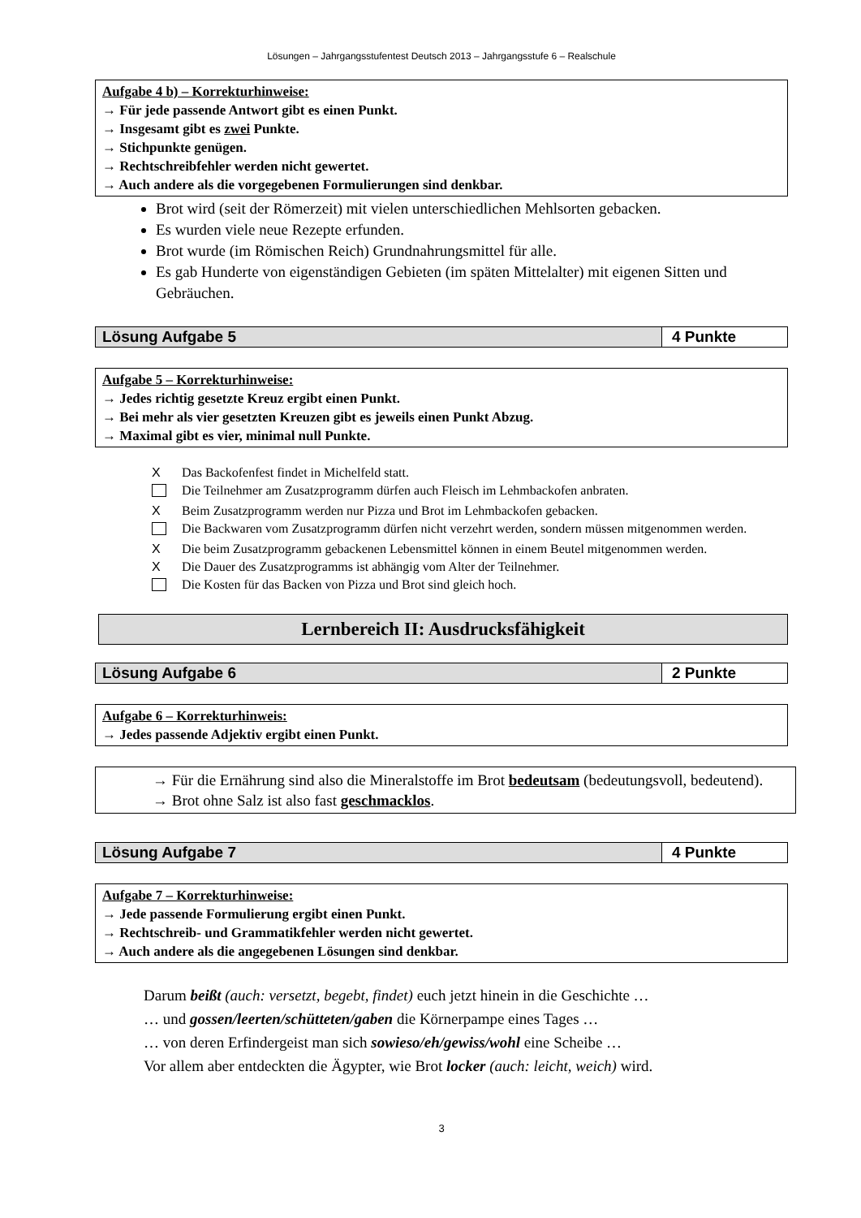Lösungen – Jahrgangsstufentest Deutsch 2013 – Jahrgangsstufe 6 – Realschule
Aufgabe 4 b) – Korrekturhinweise:
→ Für jede passende Antwort gibt es einen Punkt.
→ Insgesamt gibt es zwei Punkte.
→ Stichpunkte genügen.
→ Rechtschreibfehler werden nicht gewertet.
→ Auch andere als die vorgegebenen Formulierungen sind denkbar.
Brot wird (seit der Römerzeit) mit vielen unterschiedlichen Mehlsorten gebacken.
Es wurden viele neue Rezepte erfunden.
Brot wurde (im Römischen Reich) Grundnahrungsmittel für alle.
Es gab Hunderte von eigenständigen Gebieten (im späten Mittelalter) mit eigenen Sitten und Gebräuchen.
Lösung Aufgabe 5 4 Punkte
Aufgabe 5 – Korrekturhinweise:
→ Jedes richtig gesetzte Kreuz ergibt einen Punkt.
→ Bei mehr als vier gesetzten Kreuzen gibt es jeweils einen Punkt Abzug.
→ Maximal gibt es vier, minimal null Punkte.
X Das Backofenfest findet in Michelfeld statt.
Die Teilnehmer am Zusatzprogramm dürfen auch Fleisch im Lehmbackofen anbraten.
X Beim Zusatzprogramm werden nur Pizza und Brot im Lehmbackofen gebacken.
Die Backwaren vom Zusatzprogramm dürfen nicht verzehrt werden, sondern müssen mitgenommen werden.
X Die beim Zusatzprogramm gebackenen Lebensmittel können in einem Beutel mitgenommen werden.
X Die Dauer des Zusatzprogramms ist abhängig vom Alter der Teilnehmer.
Die Kosten für das Backen von Pizza und Brot sind gleich hoch.
Lernbereich II: Ausdrucksfähigkeit
Lösung Aufgabe 6 2 Punkte
Aufgabe 6 – Korrekturhinweis:
→ Jedes passende Adjektiv ergibt einen Punkt.
→ Für die Ernährung sind also die Mineralstoffe im Brot bedeutsam (bedeutungsvoll, bedeutend).
→ Brot ohne Salz ist also fast geschmacklos.
Lösung Aufgabe 7 4 Punkte
Aufgabe 7 – Korrekturhinweise:
→ Jede passende Formulierung ergibt einen Punkt.
→ Rechtschreib- und Grammatikfehler werden nicht gewertet.
→ Auch andere als die angegebenen Lösungen sind denkbar.
Darum beißt (auch: versetzt, begebt, findet) euch jetzt hinein in die Geschichte …
… und gossen/leerten/schütteten/gaben die Körnerpampe eines Tages …
… von deren Erfindergeist man sich sowieso/eh/gewiss/wohl eine Scheibe …
Vor allem aber entdeckten die Ägypter, wie Brot locker (auch: leicht, weich) wird.
3